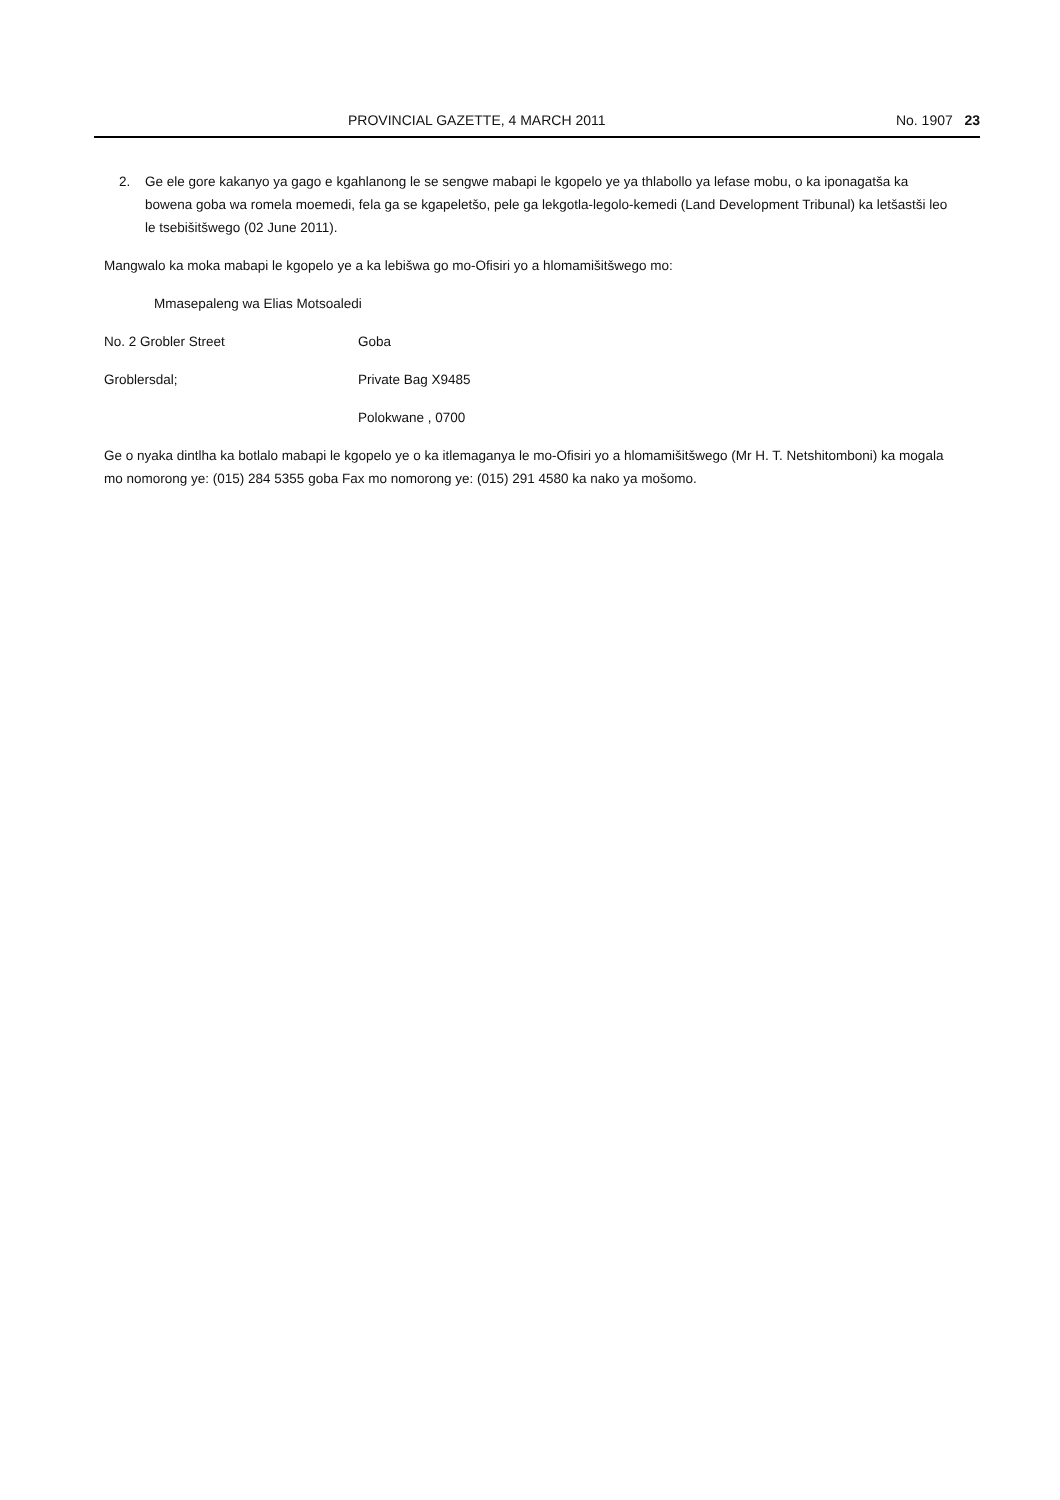PROVINCIAL GAZETTE, 4 MARCH 2011 No. 1907 23
2. Ge ele gore kakanyo ya gago e kgahlanong le se sengwe mabapi le kgopelo ye ya thlabollo ya lefase mobu, o ka iponagatša ka bowena goba wa romela moemedi, fela ga se kgapeletšo, pele ga lekgotla-legolo-kemedi (Land Development Tribunal) ka letšastši leo le tsebišitšwego (02 June 2011).
Mangwalo ka moka mabapi le kgopelo ye a ka lebišwa go mo-Ofisiri yo a hlomamišitšwego mo:
Mmasepaleng wa Elias Motsoaledi
No. 2 Grobler Street Goba
Groblersdal; Private Bag X9485
Polokwane , 0700
Ge o nyaka dintlha ka botlalo mabapi le kgopelo ye o ka itlemaganya le mo-Ofisiri yo a hlomamišitšwego (Mr H. T. Netshitomboni) ka mogala mo nomorong ye: (015) 284 5355 goba Fax mo nomorong ye: (015) 291 4580 ka nako ya mošomo.